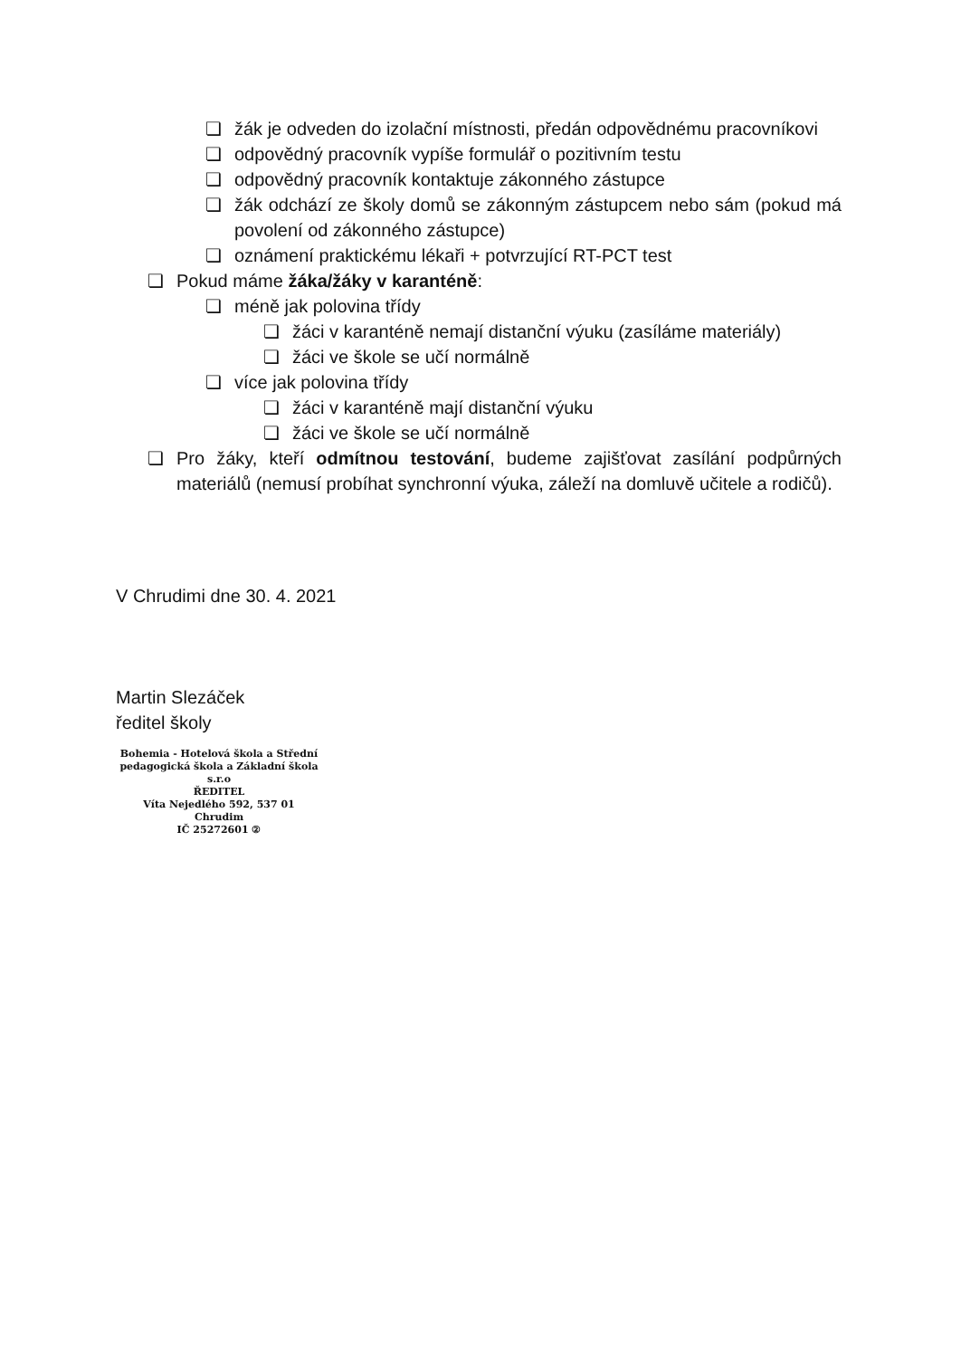❏ žák je odveden do izolační místnosti, předán odpovědnému pracovníkovi
❏ odpovědný pracovník vypíše formulář o pozitivním testu
❏ odpovědný pracovník kontaktuje zákonného zástupce
❏ žák odchází ze školy domů se zákonným zástupcem nebo sám (pokud má povolení od zákonného zástupce)
❏ oznámení praktickému lékaři + potvrzující RT-PCT test
❏ Pokud máme žáka/žáky v karanténě:
❏ méně jak polovina třídy
❏ žáci v karanténě nemají distanční výuku (zasíláme materiály)
❏ žáci ve škole se učí normálně
❏ více jak polovina třídy
❏ žáci v karanténě mají distanční výuku
❏ žáci ve škole se učí normálně
❏ Pro žáky, kteří odmítnou testování, budeme zajišťovat zasílání podpůrných materiálů (nemusí probíhat synchronní výuka, záleží na domluvě učitele a rodičů).
V Chrudimi dne 30. 4. 2021
Martin Slezáček
ředitel školy
Bohemia - Hotelová škola a Střední pedagogická škola a Základní škola s.r.o
ŘEDITEL
Víta Nejedlého 592, 537 01 Chrudim
IČ 25272601 ②